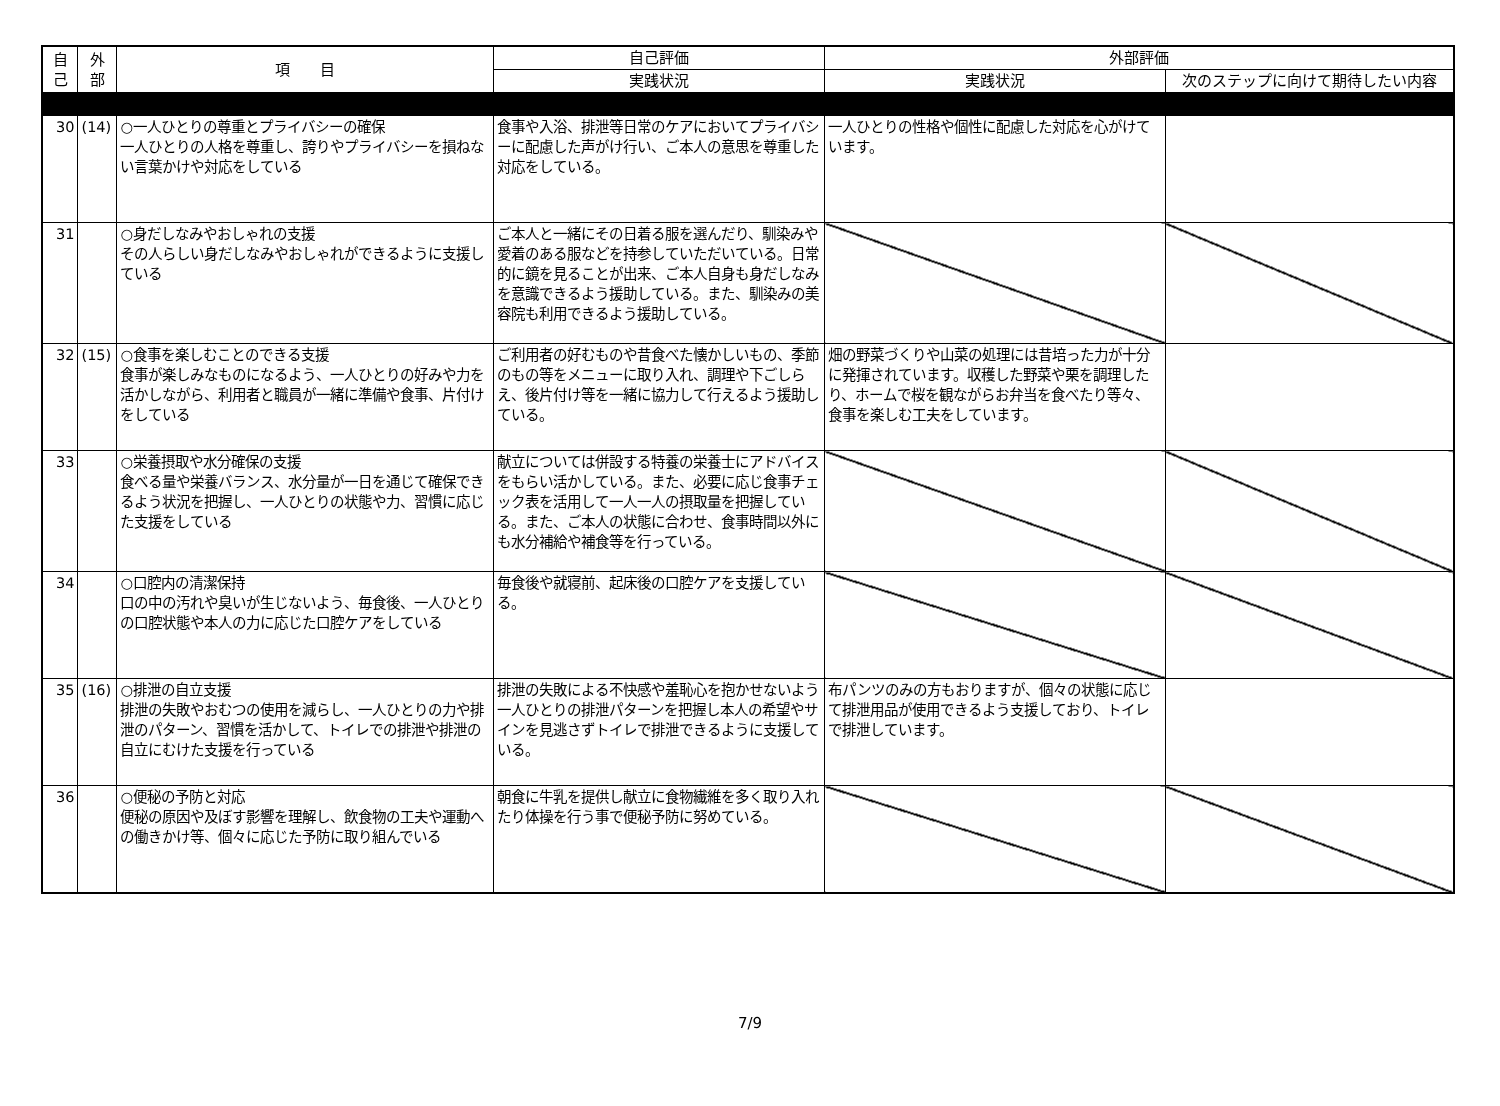| 自 己 | 外 部 | 項 目 | 自己評価 | 外部評価 | |
| --- | --- | --- | --- | --- | --- |
| | | | 実践状況 | 実践状況 | 次のステップに向けて期待したい内容 |
| 30 | (14) | ○一人ひとりの尊重とプライバシーの確保 一人ひとりの人格を尊重し、誇りやプライバシーを損ねない言葉かけや対応をしている | 食事や入浴、排泄等日常のケアにおいてプライバシーに配慮した声がけ行い、ご本人の意思を尊重した対応をしている。 | 一人ひとりの性格や個性に配慮した対応を心がけています。 | |
| 31 | | ○身だしなみやおしゃれの支援 その人らしい身だしなみやおしゃれができるように支援している | ご本人と一緒にその日着る服を選んだり、馴染みや愛着のある服などを持参していただいている。日常的に鏡を見ることが出来、ご本人自身も身だしなみを意識できるよう援助している。また、馴染みの美容院も利用できるよう援助している。 | | |
| 32 | (15) | ○食事を楽しむことのできる支援 食事が楽しみなものになるよう、一人ひとりの好みや力を活かしながら、利用者と職員が一緒に準備や食事、片付けをしている | ご利用者の好むものや昔食べた懐かしいもの、季節のもの等をメニューに取り入れ、調理や下ごしらえ、後片付け等を一緒に協力して行えるよう援助している。 | 畑の野菜づくりや山菜の処理には昔培った力が十分に発揮されています。収穫した野菜や栗を調理したり、ホームで桜を観ながらお弁当を食べたり等々、食事を楽しむ工夫をしています。 | |
| 33 | | ○栄養摂取や水分確保の支援 食べる量や栄養バランス、水分量が一日を通じて確保できるよう状況を把握し、一人ひとりの状態や力、習慣に応じた支援をしている | 献立については併設する特養の栄養士にアドバイスをもらい活かしている。また、必要に応じ食事チェック表を活用して一人一人の摂取量を把握している。また、ご本人の状態に合わせ、食事時間以外にも水分補給や補食等を行っている。 | | |
| 34 | | ○口腔内の清潔保持 口の中の汚れや臭いが生じないよう、毎食後、一人ひとりの口腔状態や本人の力に応じた口腔ケアをしている | 毎食後や就寝前、起床後の口腔ケアを支援している。 | | |
| 35 | (16) | ○排泄の自立支援 排泄の失敗やおむつの使用を減らし、一人ひとりの力や排泄のパターン、習慣を活かして、トイレでの排泄や排泄の自立にむけた支援を行っている | 排泄の失敗による不快感や羞恥心を抱かせないよう一人ひとりの排泄パターンを把握し本人の希望やサインを見逃さずトイレで排泄できるように支援している。 | 布パンツのみの方もおりますが、個々の状態に応じて排泄用品が使用できるよう支援しており、トイレで排泄しています。 | |
| 36 | | ○便秘の予防と対応 便秘の原因や及ぼす影響を理解し、飲食物の工夫や運動への働きかけ等、個々に応じた予防に取り組んでいる | 朝食に牛乳を提供し献立に食物繊維を多く取り入れたり体操を行う事で便秘予防に努めている。 | | |
7/9